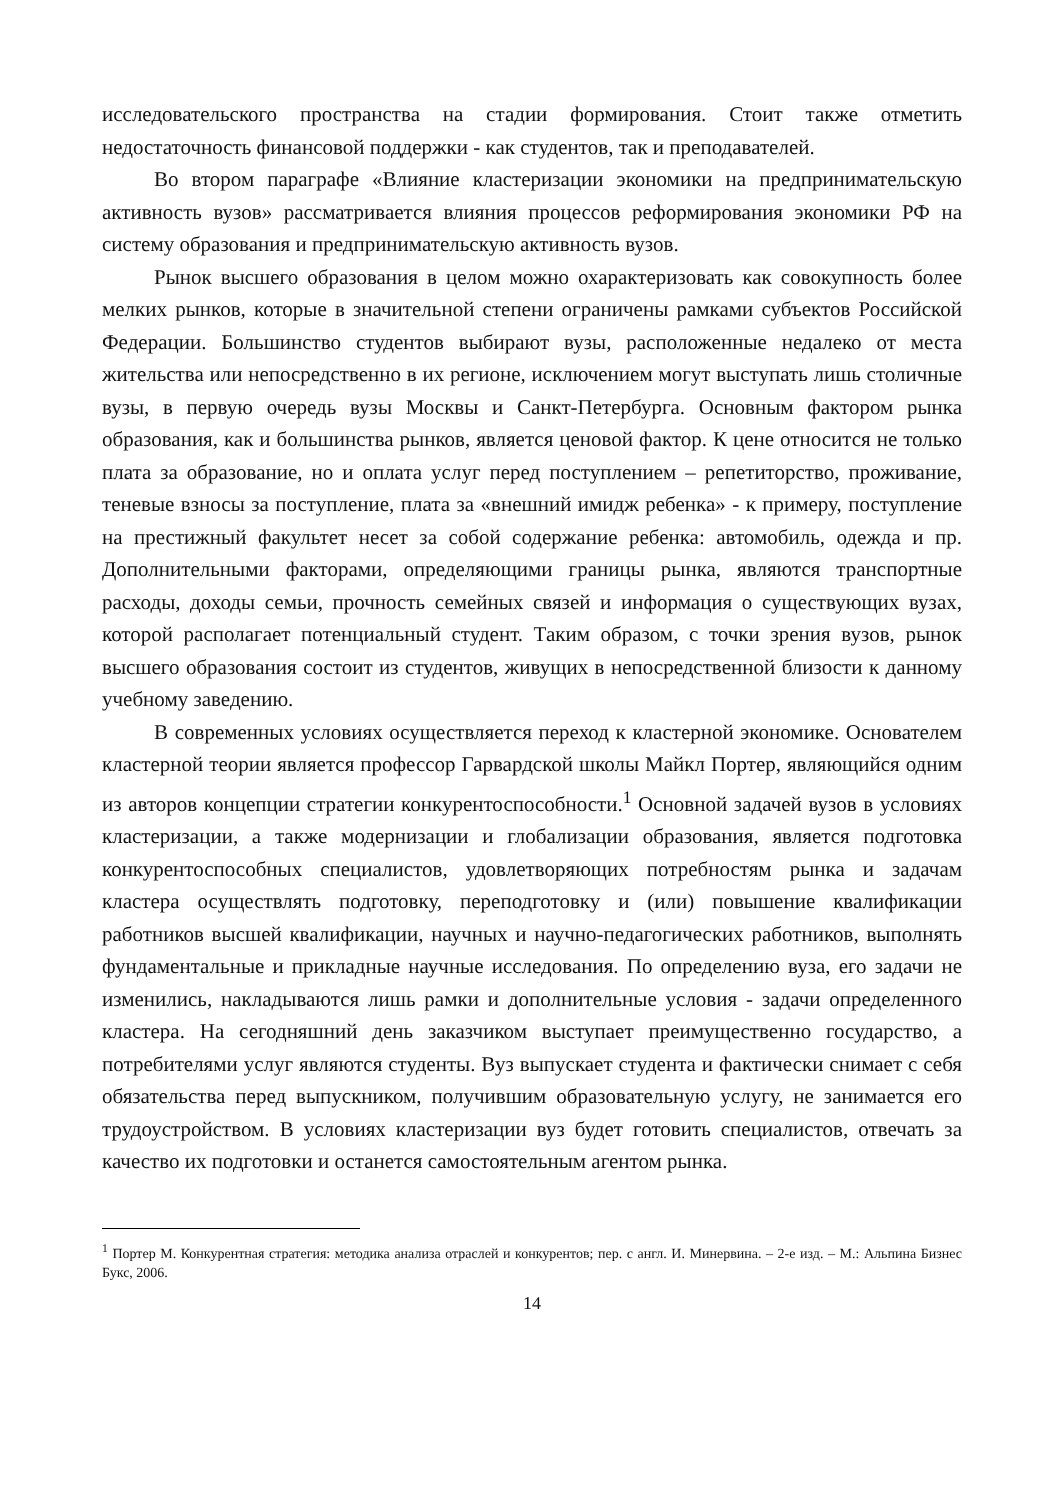исследовательского пространства на стадии формирования. Стоит также отметить недостаточность финансовой поддержки - как студентов, так и преподавателей.
Во втором параграфе «Влияние кластеризации экономики на предпринимательскую активность вузов» рассматривается влияния процессов реформирования экономики РФ на систему образования и предпринимательскую активность вузов.
Рынок высшего образования в целом можно охарактеризовать как совокупность более мелких рынков, которые в значительной степени ограничены рамками субъектов Российской Федерации. Большинство студентов выбирают вузы, расположенные недалеко от места жительства или непосредственно в их регионе, исключением могут выступать лишь столичные вузы, в первую очередь вузы Москвы и Санкт-Петербурга. Основным фактором рынка образования, как и большинства рынков, является ценовой фактор. К цене относится не только плата за образование, но и оплата услуг перед поступлением – репетиторство, проживание, теневые взносы за поступление, плата за «внешний имидж ребенка» - к примеру, поступление на престижный факультет несет за собой содержание ребенка: автомобиль, одежда и пр. Дополнительными факторами, определяющими границы рынка, являются транспортные расходы, доходы семьи, прочность семейных связей и информация о существующих вузах, которой располагает потенциальный студент. Таким образом, с точки зрения вузов, рынок высшего образования состоит из студентов, живущих в непосредственной близости к данному учебному заведению.
В современных условиях осуществляется переход к кластерной экономике. Основателем кластерной теории является профессор Гарвардской школы Майкл Портер, являющийся одним из авторов концепции стратегии конкурентоспособности.<sup>1</sup> Основной задачей вузов в условиях кластеризации, а также модернизации и глобализации образования, является подготовка конкурентоспособных специалистов, удовлетворяющих потребностям рынка и задачам кластера осуществлять подготовку, переподготовку и (или) повышение квалификации работников высшей квалификации, научных и научно-педагогических работников, выполнять фундаментальные и прикладные научные исследования. По определению вуза, его задачи не изменились, накладываются лишь рамки и дополнительные условия - задачи определенного кластера. На сегодняшний день заказчиком выступает преимущественно государство, а потребителями услуг являются студенты. Вуз выпускает студента и фактически снимает с себя обязательства перед выпускником, получившим образовательную услугу, не занимается его трудоустройством. В условиях кластеризации вуз будет готовить специалистов, отвечать за качество их подготовки и останется самостоятельным агентом рынка.
<sup>1</sup> Портер М. Конкурентная стратегия: методика анализа отраслей и конкурентов; пер. с англ. И. Минервина. – 2-е изд. – М.: Альпина Бизнес Букс, 2006.
14